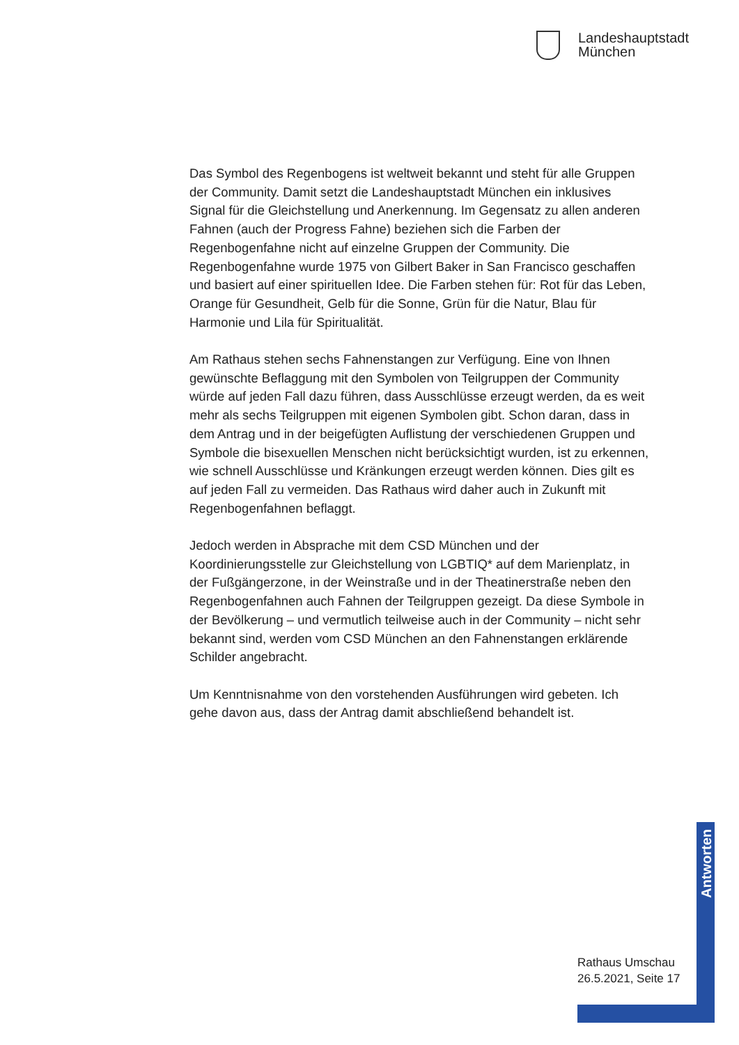Landeshauptstadt
München
Das Symbol des Regenbogens ist weltweit bekannt und steht für alle Gruppen der Community. Damit setzt die Landeshauptstadt München ein inklusives Signal für die Gleichstellung und Anerkennung. Im Gegensatz zu allen anderen Fahnen (auch der Progress Fahne) beziehen sich die Farben der Regenbogenfahne nicht auf einzelne Gruppen der Community. Die Regenbogenfahne wurde 1975 von Gilbert Baker in San Francisco geschaffen und basiert auf einer spirituellen Idee. Die Farben stehen für: Rot für das Leben, Orange für Gesundheit, Gelb für die Sonne, Grün für die Natur, Blau für Harmonie und Lila für Spiritualität.
Am Rathaus stehen sechs Fahnenstangen zur Verfügung. Eine von Ihnen gewünschte Beflaggung mit den Symbolen von Teilgruppen der Community würde auf jeden Fall dazu führen, dass Ausschlüsse erzeugt werden, da es weit mehr als sechs Teilgruppen mit eigenen Symbolen gibt. Schon daran, dass in dem Antrag und in der beigefügten Auflistung der verschiedenen Gruppen und Symbole die bisexuellen Menschen nicht berücksichtigt wurden, ist zu erkennen, wie schnell Ausschlüsse und Kränkungen erzeugt werden können. Dies gilt es auf jeden Fall zu vermeiden. Das Rathaus wird daher auch in Zukunft mit Regenbogenfahnen beflaggt.
Jedoch werden in Absprache mit dem CSD München und der Koordinierungsstelle zur Gleichstellung von LGBTIQ* auf dem Marienplatz, in der Fußgängerzone, in der Weinstraße und in der Theatinerstraße neben den Regenbogenfahnen auch Fahnen der Teilgruppen gezeigt. Da diese Symbole in der Bevölkerung – und vermutlich teilweise auch in der Community – nicht sehr bekannt sind, werden vom CSD München an den Fahnenstangen erklärende Schilder angebracht.
Um Kenntnisnahme von den vorstehenden Ausführungen wird gebeten. Ich gehe davon aus, dass der Antrag damit abschließend behandelt ist.
Antworten
Rathaus Umschau
26.5.2021, Seite 17